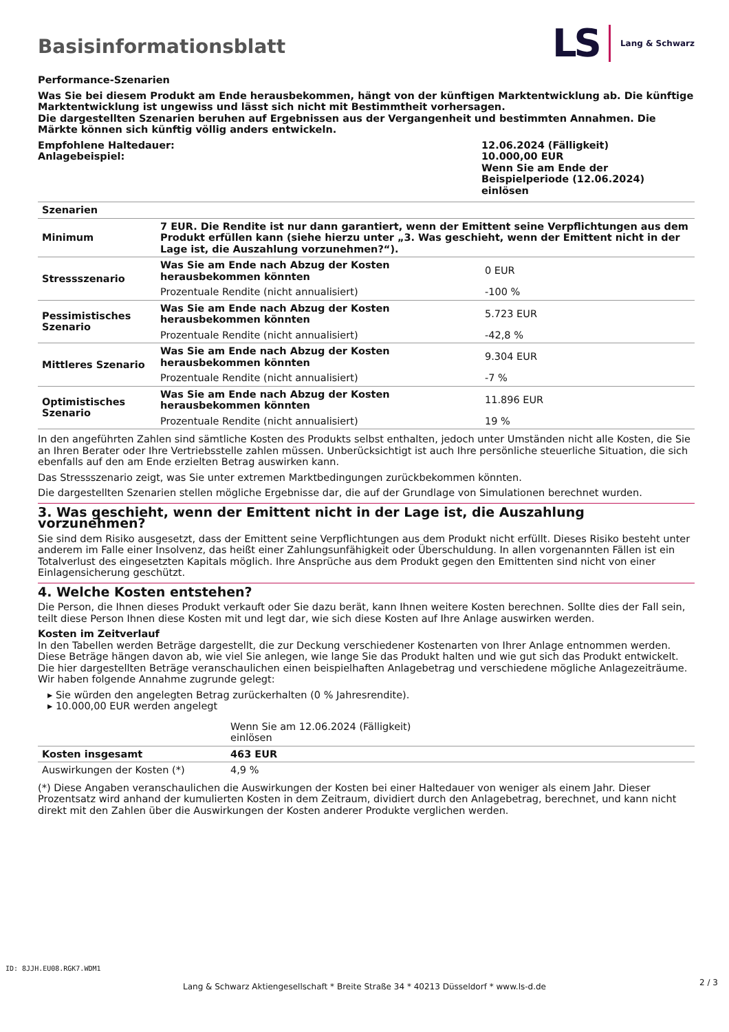Basisinformationsblatt
LS Lang & Schwarz
Performance-Szenarien
Was Sie bei diesem Produkt am Ende herausbekommen, hängt von der künftigen Marktentwicklung ab. Die künftige Marktentwicklung ist ungewiss und lässt sich nicht mit Bestimmtheit vorhersagen.
Die dargestellten Szenarien beruhen auf Ergebnissen aus der Vergangenheit und bestimmten Annahmen. Die Märkte können sich künftig völlig anders entwickeln.
| Empfohlene Haltedauer: Anlagebeispiel: | 12.06.2024 (Fälligkeit) 10.000,00 EUR Wenn Sie am Ende der Beispielperiode (12.06.2024) einlösen |
| Szenarien | | |
| Minimum | 7 EUR. Die Rendite ist nur dann garantiert, wenn der Emittent seine Verpflichtungen aus dem Produkt erfüllen kann (siehe hierzu unter „3. Was geschieht, wenn der Emittent nicht in der Lage ist, die Auszahlung vorzunehmen?“). | |
| Stressszenario | Was Sie am Ende nach Abzug der Kosten herausbekommen könnten | 0 EUR |
| | Prozentuale Rendite (nicht annualisiert) | -100 % |
| Pessimistisches Szenario | Was Sie am Ende nach Abzug der Kosten herausbekommen könnten | 5.723 EUR |
| | Prozentuale Rendite (nicht annualisiert) | -42,8 % |
| Mittleres Szenario | Was Sie am Ende nach Abzug der Kosten herausbekommen könnten | 9.304 EUR |
| | Prozentuale Rendite (nicht annualisiert) | -7 % |
| Optimistisches Szenario | Was Sie am Ende nach Abzug der Kosten herausbekommen könnten | 11.896 EUR |
| | Prozentuale Rendite (nicht annualisiert) | 19 % |
In den angeführten Zahlen sind sämtliche Kosten des Produkts selbst enthalten, jedoch unter Umständen nicht alle Kosten, die Sie an Ihren Berater oder Ihre Vertriebsstelle zahlen müssen. Unberücksichtigt ist auch Ihre persönliche steuerliche Situation, die sich ebenfalls auf den am Ende erzielten Betrag auswirken kann.
Das Stressszenario zeigt, was Sie unter extremen Marktbedingungen zurückbekommen könnten.
Die dargestellten Szenarien stellen mögliche Ergebnisse dar, die auf der Grundlage von Simulationen berechnet wurden.
3. Was geschieht, wenn der Emittent nicht in der Lage ist, die Auszahlung vorzunehmen?
Sie sind dem Risiko ausgesetzt, dass der Emittent seine Verpflichtungen aus dem Produkt nicht erfüllt. Dieses Risiko besteht unter anderem im Falle einer Insolvenz, das heißt einer Zahlungsunfähigkeit oder Überschuldung. In allen vorgenannten Fällen ist ein Totalverlust des eingesetzten Kapitals möglich. Ihre Ansprüche aus dem Produkt gegen den Emittenten sind nicht von einer Einlagensicherung geschützt.
4. Welche Kosten entstehen?
Die Person, die Ihnen dieses Produkt verkauft oder Sie dazu berät, kann Ihnen weitere Kosten berechnen. Sollte dies der Fall sein, teilt diese Person Ihnen diese Kosten mit und legt dar, wie sich diese Kosten auf Ihre Anlage auswirken werden.
Kosten im Zeitverlauf
In den Tabellen werden Beträge dargestellt, die zur Deckung verschiedener Kostenarten von Ihrer Anlage entnommen werden. Diese Beträge hängen davon ab, wie viel Sie anlegen, wie lange Sie das Produkt halten und wie gut sich das Produkt entwickelt. Die hier dargestellten Beträge veranschaulichen einen beispielhaften Anlagebetrag und verschiedene mögliche Anlagezeiträume.
Wir haben folgende Annahme zugrunde gelegt:
▸ Sie würden den angelegten Betrag zurückerhalten (0 % Jahresrendite).
▸ 10.000,00 EUR werden angelegt
| | Wenn Sie am 12.06.2024 (Fälligkeit) einlösen | |
| Kosten insgesamt | 463 EUR | |
| Auswirkungen der Kosten (*) | 4,9 % | |
(*) Diese Angaben veranschaulichen die Auswirkungen der Kosten bei einer Haltedauer von weniger als einem Jahr. Dieser Prozentsatz wird anhand der kumulierten Kosten in dem Zeitraum, dividiert durch den Anlagebetrag, berechnet, und kann nicht direkt mit den Zahlen über die Auswirkungen der Kosten anderer Produkte verglichen werden.
ID: 8JJH.EU08.RGK7.WDM1
Lang & Schwarz Aktiengesellschaft * Breite Straße 34 * 40213 Düsseldorf * www.ls-d.de 2 / 3